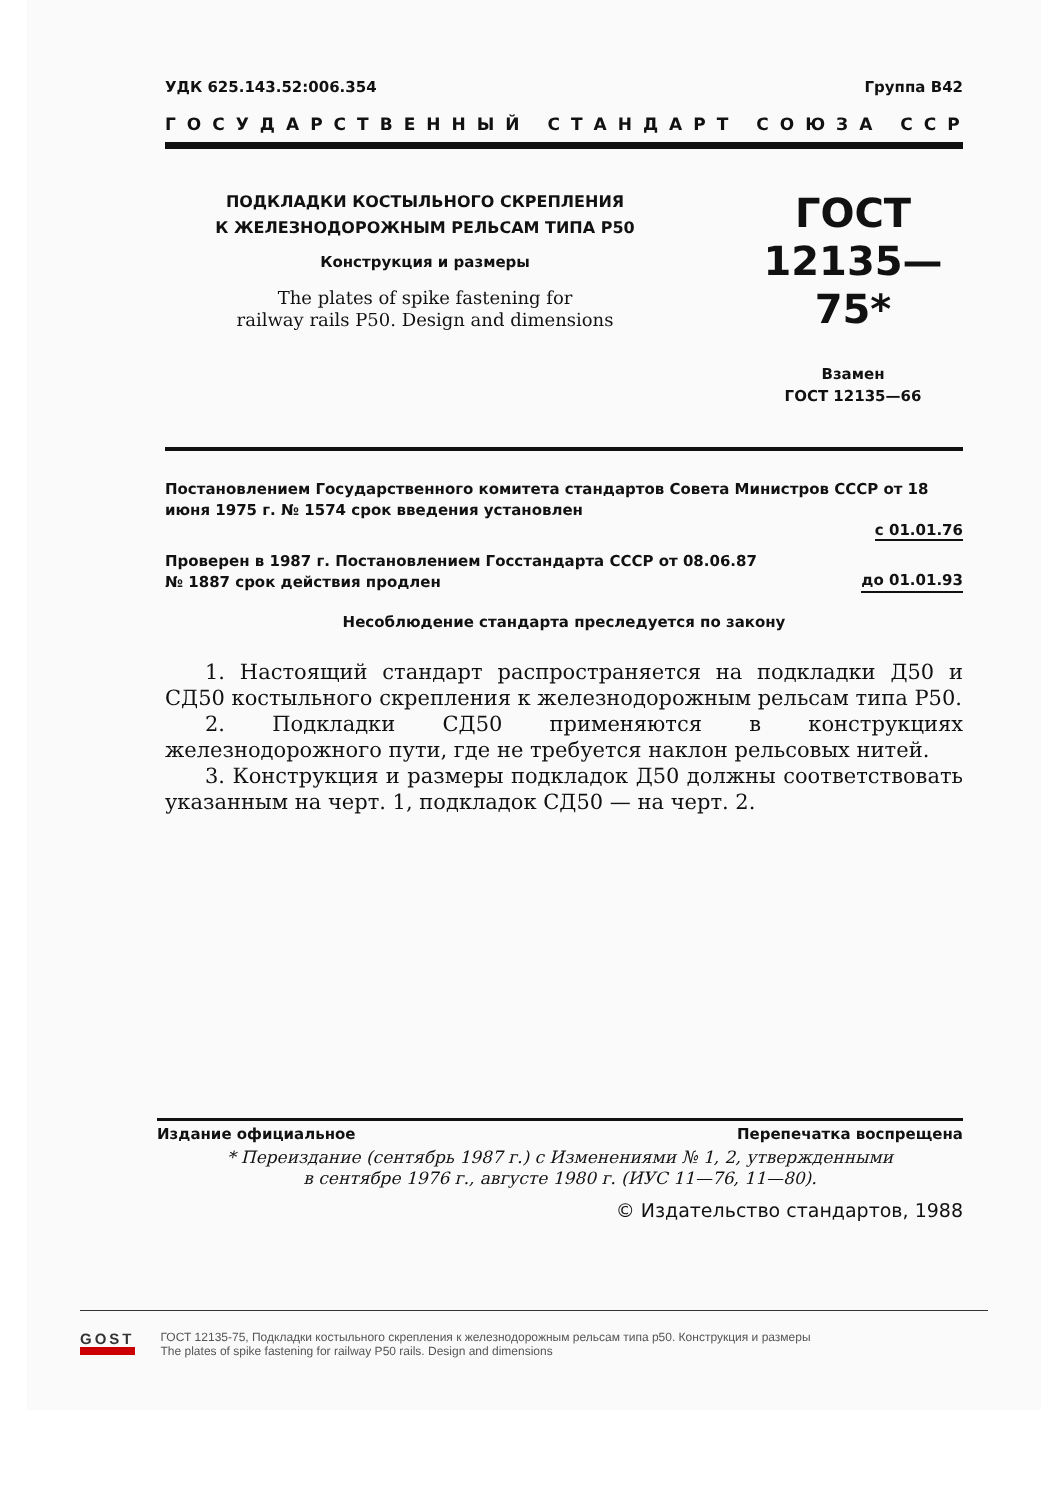УДК 625.143.52:006.354 Группа В42
ГОСУДАРСТВЕННЫЙ СТАНДАРТ СОЮЗА ССР
ПОДКЛАДКИ КОСТЫЛЬНОГО СКРЕПЛЕНИЯ
К ЖЕЛЕЗНОДОРОЖНЫМ РЕЛЬСАМ ТИПА Р50
Конструкция и размеры
The plates of spike fastening for
railway rails P50. Design and dimensions
ГОСТ
12135—75*
Взамен
ГОСТ 12135—66
Постановлением Государственного комитета стандартов Совета Министров СССР от 18 июня 1975 г. № 1574 срок введения установлен
с 01.01.76
Проверен в 1987 г. Постановлением Госстандарта СССР от 08.06.87
№ 1887 срок действия продлен до 01.01.93
Несоблюдение стандарта преследуется по закону
1. Настоящий стандарт распространяется на подкладки Д50 и СД50 костыльного скрепления к железнодорожным рельсам типа Р50.
2. Подкладки СД50 применяются в конструкциях железнодорожного пути, где не требуется наклон рельсовых нитей.
3. Конструкция и размеры подкладок Д50 должны соответствовать указанным на черт. 1, подкладок СД50 — на черт. 2.
Издание официальное Перепечатка воспрещена
* Переиздание (сентябрь 1987 г.) с Изменениями № 1, 2, утвержденными
в сентябре 1976 г., августе 1980 г. (ИУС 11—76, 11—80).
© Издательство стандартов, 1988
GOST
ГОСТ 12135-75, Подкладки костыльного скрепления к железнодорожным рельсам типа р50. Конструкция и размеры
The plates of spike fastening for railway P50 rails. Design and dimensions